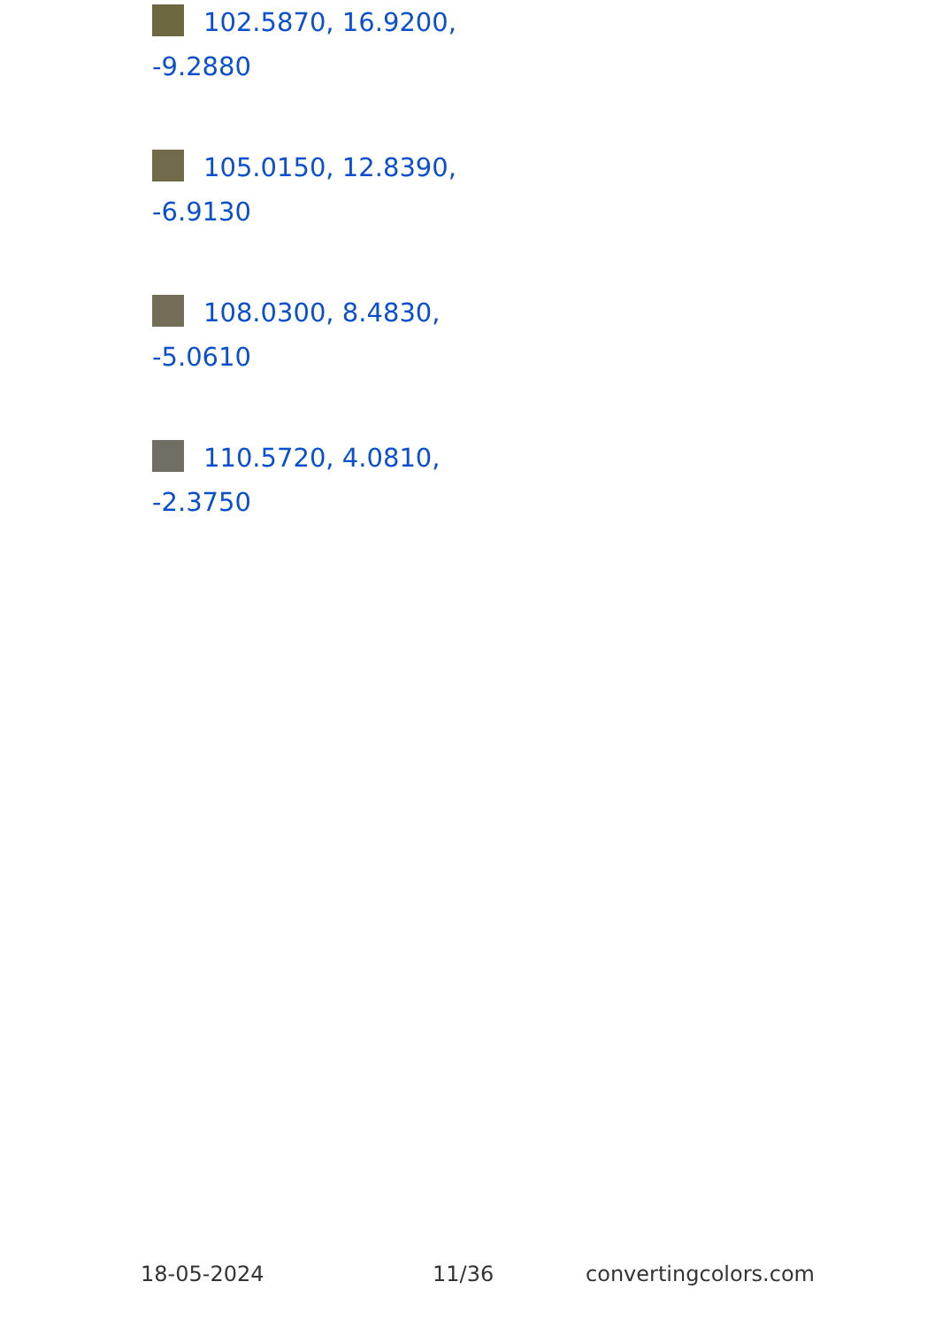102.5870, 16.9200, -9.2880
105.0150, 12.8390, -6.9130
108.0300, 8.4830, -5.0610
110.5720, 4.0810, -2.3750
18-05-2024 11/36 convertingcolors.com